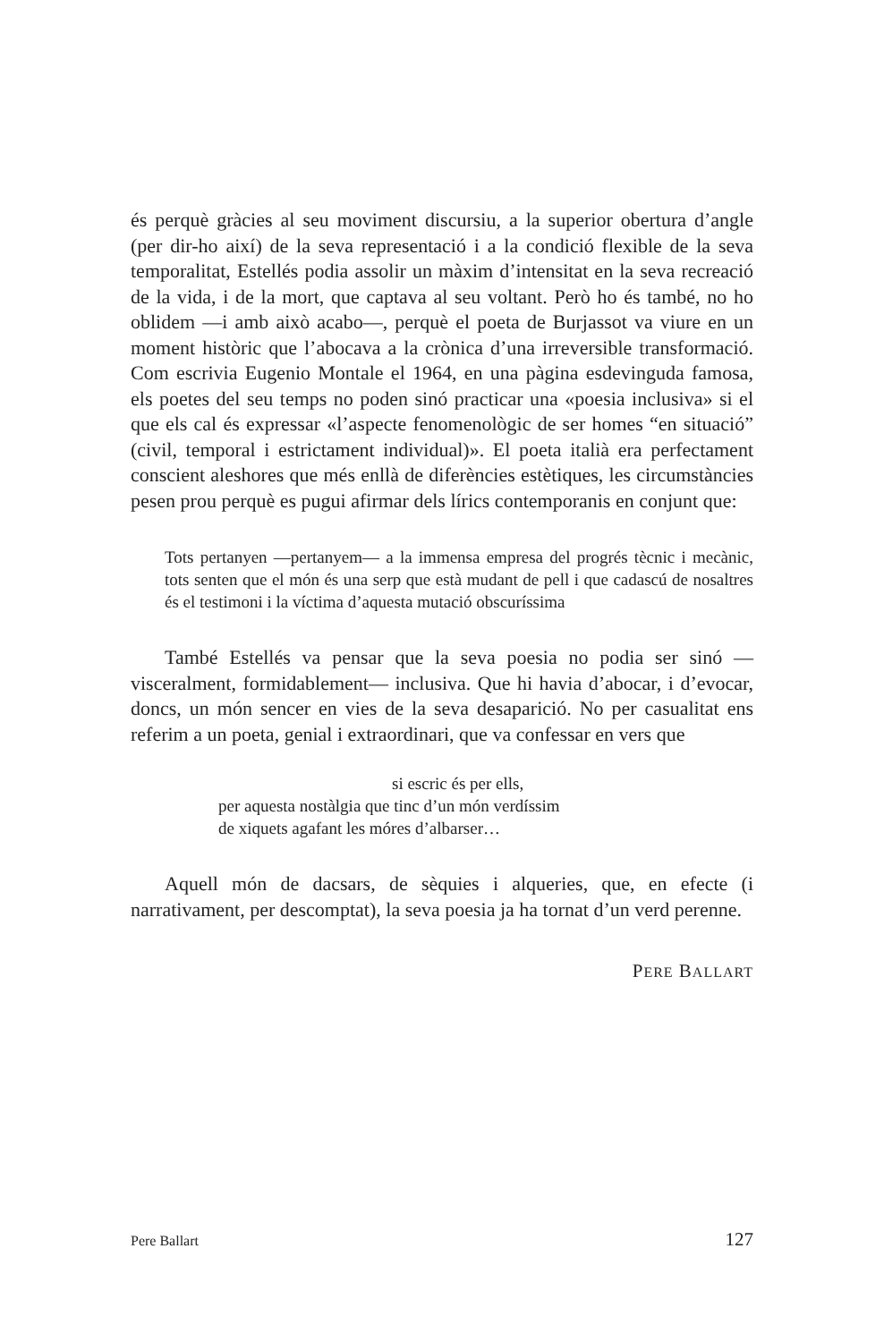és perquè gràcies al seu moviment discursiu, a la superior obertura d’angle (per dir-ho així) de la seva representació i a la condició fle­xible de la seva temporalitat, Estellés podia assolir un màxim d’in­tensitat en la seva recreació de la vida, i de la mort, que captava al seu voltant. Però ho és també, no ho oblidem —i amb això acabo—, perquè el poeta de Burjassot va viure en un moment històric que l’abocava a la crònica d’una irreversible transformació. Com escri­via Eugenio Montale el 1964, en una pàgina esdevinguda famosa, els poetes del seu temps no poden sinó practicar una «poesia inclusiva» si el que els cal és expressar «l’aspecte fenomenològic de ser homes “en situació” (civil, temporal i estrictament individual)». El poeta italià era perfectament conscient aleshores que més enllà de diferèn­cies estètiques, les circumstàncies pesen prou perquè es pugui afir­mar dels lírics contemporanis en conjunt que:
Tots pertanyen —pertanyem— a la immensa empresa del progrés tèc­nic i mecànic, tots senten que el món és una serp que està mudant de pell i que cadascú de nosaltres és el testimoni i la víctima d’aquesta mutació obscuríssima
També Estellés va pensar que la seva poesia no podia ser sinó —visceralment, formidablement— inclusiva. Que hi havia d’abocar, i d’evocar, doncs, un món sencer en vies de la seva desaparició. No per casualitat ens referim a un poeta, genial i extraordinari, que va confessar en vers que
si escric és per ells,
per aquesta nostàlgia que tinc d’un món verdíssim
de xiquets agafant les móres d’albarser…
Aquell món de dacsars, de sèquies i alqueries, que, en efecte (i narrativament, per descomptat), la seva poesia ja ha tornat d’un verd perenne.
PERE BALLART
Pere Ballart 127